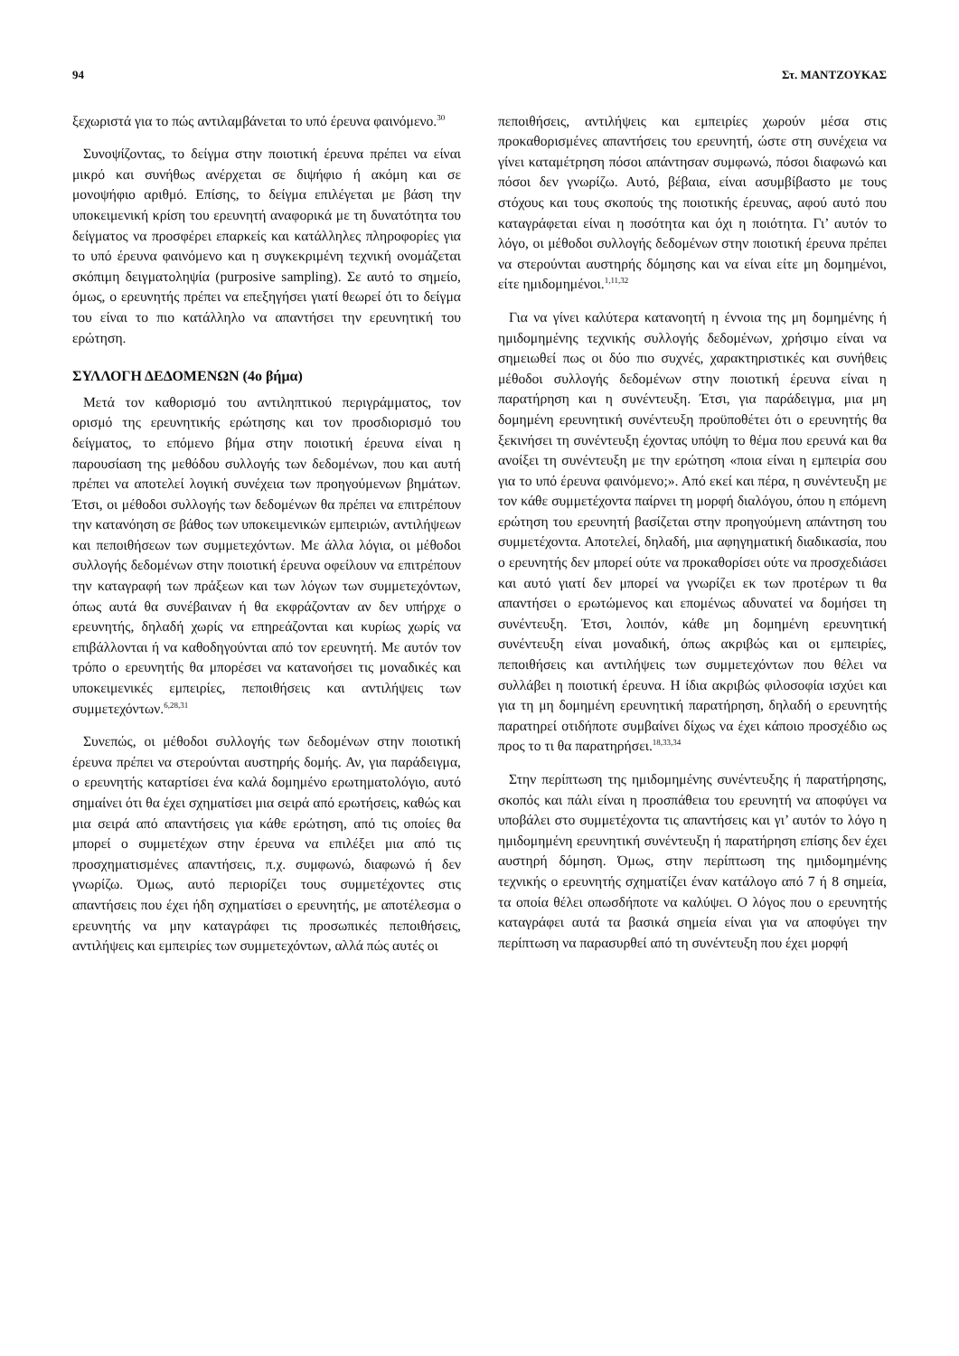94 Στ. ΜΑΝΤΖΟΥΚΑΣ
ξεχωριστά για το πώς αντιλαμβάνεται το υπό έρευνα φαινόμενο.<sup>30</sup>
Συνοψίζοντας, το δείγμα στην ποιοτική έρευνα πρέπει να είναι μικρό και συνήθως ανέρχεται σε διψήφιο ή ακόμη και σε μονοψήφιο αριθμό. Επίσης, το δείγμα επιλέγεται με βάση την υποκειμενική κρίση του ερευνητή αναφορικά με τη δυνατότητα του δείγματος να προσφέρει επαρκείς και κατάλληλες πληροφορίες για το υπό έρευνα φαινόμενο και η συγκεκριμένη τεχνική ονομάζεται σκόπιμη δειγματοληψία (purposive sampling). Σε αυτό το σημείο, όμως, ο ερευνητής πρέπει να επεξηγήσει γιατί θεωρεί ότι το δείγμα του είναι το πιο κατάλληλο να απαντήσει την ερευνητική του ερώτηση.
ΣΥΛΛΟΓΗ ΔΕΔΟΜΕΝΩΝ (4ο βήμα)
Μετά τον καθορισμό του αντιληπτικού περιγράμματος, τον ορισμό της ερευνητικής ερώτησης και τον προσδιορισμό του δείγματος, το επόμενο βήμα στην ποιοτική έρευνα είναι η παρουσίαση της μεθόδου συλλογής των δεδομένων, που και αυτή πρέπει να αποτελεί λογική συνέχεια των προηγούμενων βημάτων. Έτσι, οι μέθοδοι συλλογής των δεδομένων θα πρέπει να επιτρέπουν την κατανόηση σε βάθος των υποκειμενικών εμπειριών, αντιλήψεων και πεποιθήσεων των συμμετεχόντων. Με άλλα λόγια, οι μέθοδοι συλλογής δεδομένων στην ποιοτική έρευνα οφείλουν να επιτρέπουν την καταγραφή των πράξεων και των λόγων των συμμετεχόντων, όπως αυτά θα συνέβαιναν ή θα εκφράζονταν αν δεν υπήρχε ο ερευνητής, δηλαδή χωρίς να επηρεάζονται και κυρίως χωρίς να επιβάλλονται ή να καθοδηγούνται από τον ερευνητή. Με αυτόν τον τρόπο ο ερευνητής θα μπορέσει να κατανοήσει τις μοναδικές και υποκειμενικές εμπειρίες, πεποιθήσεις και αντιλήψεις των συμμετεχόντων.<sup>6,28,31</sup>
Συνεπώς, οι μέθοδοι συλλογής των δεδομένων στην ποιοτική έρευνα πρέπει να στερούνται αυστηρής δομής. Αν, για παράδειγμα, ο ερευνητής καταρτίσει ένα καλά δομημένο ερωτηματολόγιο, αυτό σημαίνει ότι θα έχει σχηματίσει μια σειρά από ερωτήσεις, καθώς και μια σειρά από απαντήσεις για κάθε ερώτηση, από τις οποίες θα μπορεί ο συμμετέχων στην έρευνα να επιλέξει μια από τις προσχηματισμένες απαντήσεις, π.χ. συμφωνώ, διαφωνώ ή δεν γνωρίζω. Όμως, αυτό περιορίζει τους συμμετέχοντες στις απαντήσεις που έχει ήδη σχηματίσει ο ερευνητής, με αποτέλεσμα ο ερευνητής να μην καταγράφει τις προσωπικές πεποιθήσεις, αντιλήψεις και εμπειρίες των συμμετεχόντων, αλλά πώς αυτές οι
πεποιθήσεις, αντιλήψεις και εμπειρίες χωρούν μέσα στις προκαθορισμένες απαντήσεις του ερευνητή, ώστε στη συνέχεια να γίνει καταμέτρηση πόσοι απάντησαν συμφωνώ, πόσοι διαφωνώ και πόσοι δεν γνωρίζω. Αυτό, βέβαια, είναι ασυμβίβαστο με τους στόχους και τους σκοπούς της ποιοτικής έρευνας, αφού αυτό που καταγράφεται είναι η ποσότητα και όχι η ποιότητα. Γι’ αυτόν το λόγο, οι μέθοδοι συλλογής δεδομένων στην ποιοτική έρευνα πρέπει να στερούνται αυστηρής δόμησης και να είναι είτε μη δομημένοι, είτε ημιδομημένοι.<sup>1,11,32</sup>
Για να γίνει καλύτερα κατανοητή η έννοια της μη δομημένης ή ημιδομημένης τεχνικής συλλογής δεδομένων, χρήσιμο είναι να σημειωθεί πως οι δύο πιο συχνές, χαρακτηριστικές και συνήθεις μέθοδοι συλλογής δεδομένων στην ποιοτική έρευνα είναι η παρατήρηση και η συνέντευξη. Έτσι, για παράδειγμα, μια μη δομημένη ερευνητική συνέντευξη προϋποθέτει ότι ο ερευνητής θα ξεκινήσει τη συνέντευξη έχοντας υπόψη το θέμα που ερευνά και θα ανοίξει τη συνέντευξη με την ερώτηση «ποια είναι η εμπειρία σου για το υπό έρευνα φαινόμενο;». Από εκεί και πέρα, η συνέντευξη με τον κάθε συμμετέχοντα παίρνει τη μορφή διαλόγου, όπου η επόμενη ερώτηση του ερευνητή βασίζεται στην προηγούμενη απάντηση του συμμετέχοντα. Αποτελεί, δηλαδή, μια αφηγηματική διαδικασία, που ο ερευνητής δεν μπορεί ούτε να προκαθορίσει ούτε να προσχεδιάσει και αυτό γιατί δεν μπορεί να γνωρίζει εκ των προτέρων τι θα απαντήσει ο ερωτώμενος και επομένως αδυνατεί να δομήσει τη συνέντευξη. Έτσι, λοιπόν, κάθε μη δομημένη ερευνητική συνέντευξη είναι μοναδική, όπως ακριβώς και οι εμπειρίες, πεποιθήσεις και αντιλήψεις των συμμετεχόντων που θέλει να συλλάβει η ποιοτική έρευνα. Η ίδια ακριβώς φιλοσοφία ισχύει και για τη μη δομημένη ερευνητική παρατήρηση, δηλαδή ο ερευνητής παρατηρεί οτιδήποτε συμβαίνει δίχως να έχει κάποιο προσχέδιο ως προς το τι θα παρατηρήσει.<sup>18,33,34</sup>
Στην περίπτωση της ημιδομημένης συνέντευξης ή παρατήρησης, σκοπός και πάλι είναι η προσπάθεια του ερευνητή να αποφύγει να υποβάλει στο συμμετέχοντα τις απαντήσεις και γι’ αυτόν το λόγο η ημιδομημένη ερευνητική συνέντευξη ή παρατήρηση επίσης δεν έχει αυστηρή δόμηση. Όμως, στην περίπτωση της ημιδομημένης τεχνικής ο ερευνητής σχηματίζει έναν κατάλογο από 7 ή 8 σημεία, τα οποία θέλει οπωσδήποτε να καλύψει. Ο λόγος που ο ερευνητής καταγράφει αυτά τα βασικά σημεία είναι για να αποφύγει την περίπτωση να παρασυρθεί από τη συνέντευξη που έχει μορφή